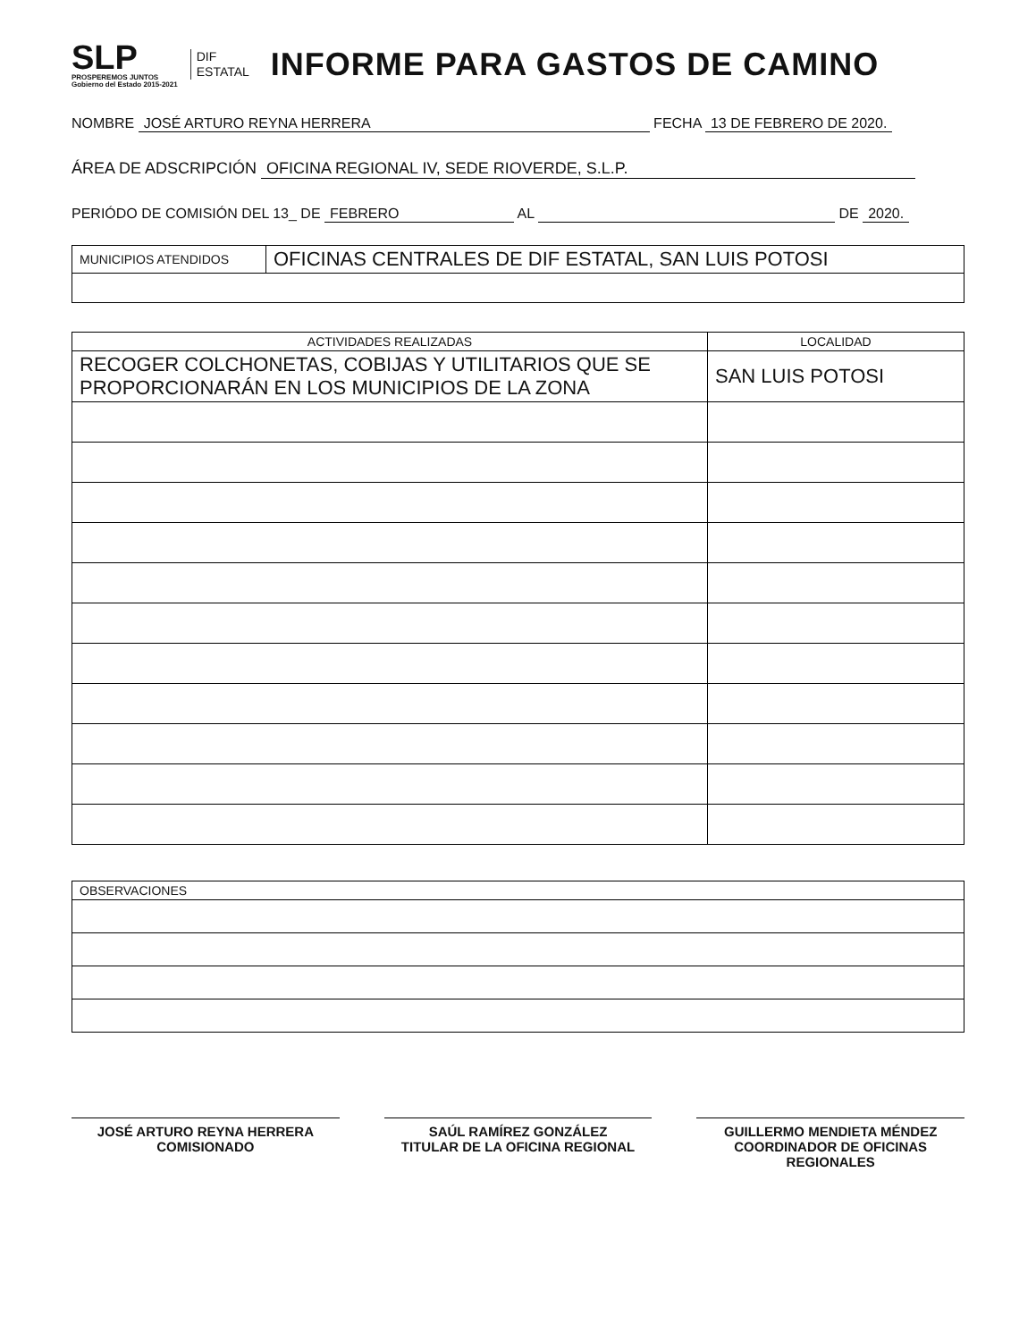SLP
PROSPEREMOS JUNTOS
Gobierno del Estado 2015-2021
DIF
ESTATAL
INFORME PARA GASTOS DE CAMINO
NOMBRE JOSÉ ARTURO REYNA HERRERA FECHA 13 DE FEBRERO DE 2020.
ÁREA DE ADSCRIPCIÓN OFICINA REGIONAL IV, SEDE RIOVERDE, S.L.P.
PERIÓDO DE COMISIÓN DEL 13_ DE FEBRERO AL DE 2020.
| MUNICIPIOS ATENDIDOS | OFICINAS CENTRALES DE DIF ESTATAL, SAN LUIS POTOSI |
| ACTIVIDADES REALIZADAS | LOCALIDAD |
| --- | --- |
| RECOGER COLCHONETAS, COBIJAS Y UTILITARIOS QUE SE PROPORCIONARÁN EN LOS MUNICIPIOS DE LA ZONA | SAN LUIS POTOSI |
| OBSERVACIONES |
JOSÉ ARTURO REYNA HERRERA
COMISIONADO
SAÚL RAMÍREZ GONZÁLEZ
TITULAR DE LA OFICINA REGIONAL
GUILLERMO MENDIETA MÉNDEZ
COORDINADOR DE OFICINAS REGIONALES